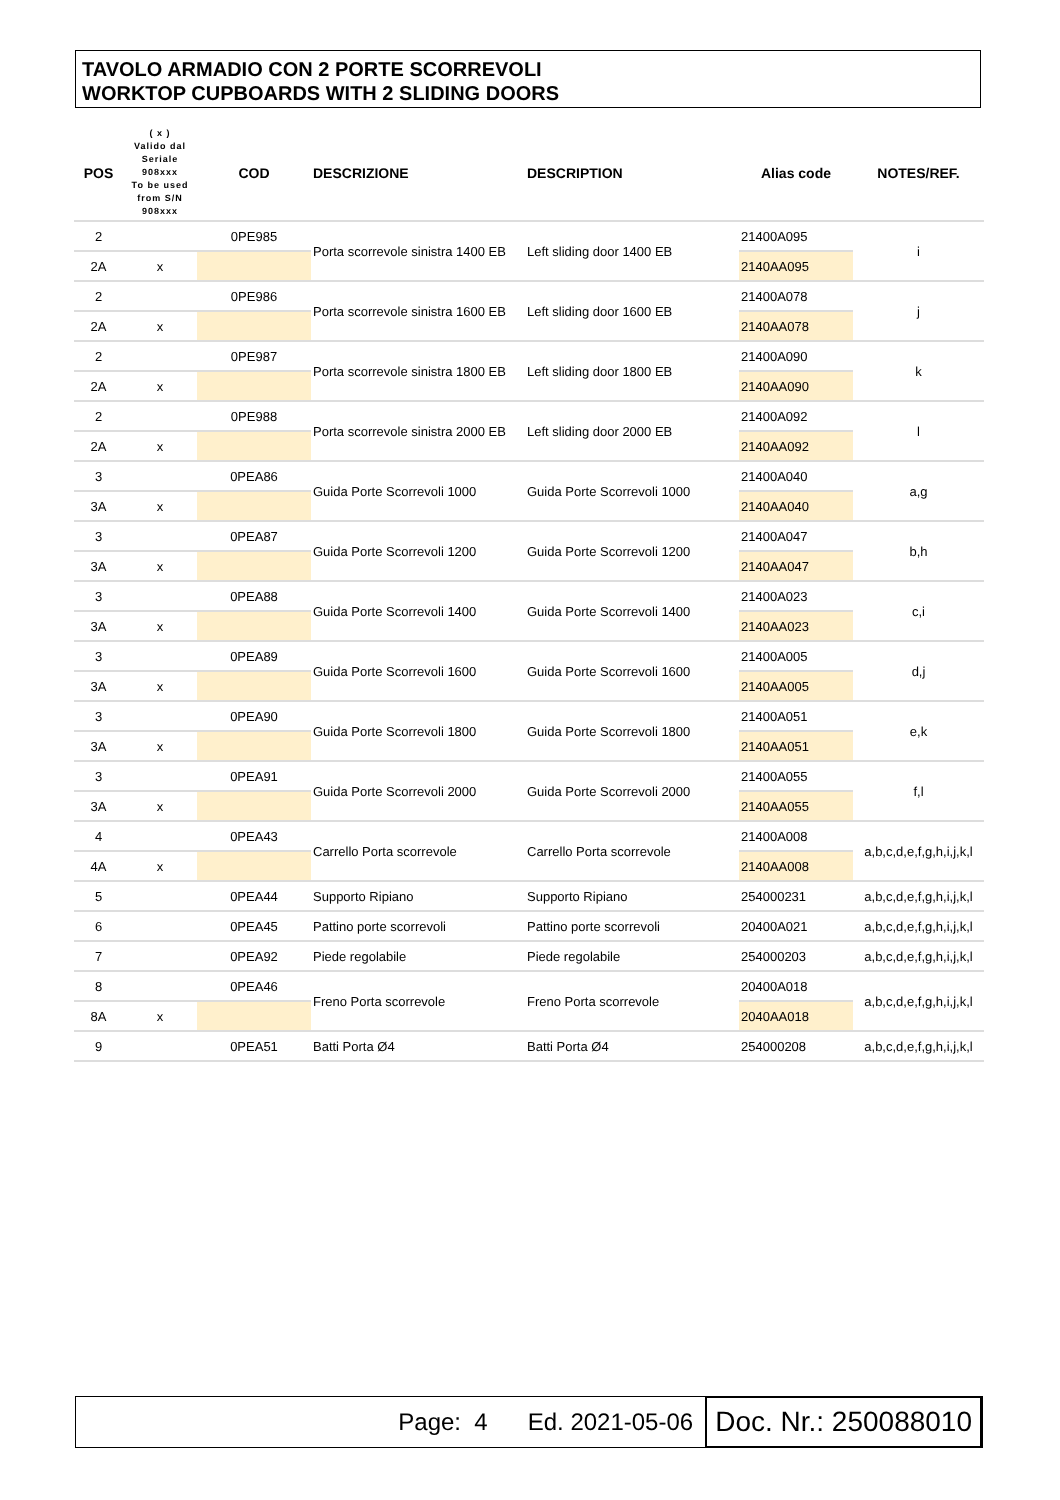TAVOLO ARMADIO CON 2 PORTE SCORREVOLI
WORKTOP CUPBOARDS WITH 2 SLIDING DOORS
| POS | ( x ) Valido dal Seriale 908xxx To be used from S/N 908xxx | COD | DESCRIZIONE | DESCRIPTION | Alias code | NOTES/REF. |
| --- | --- | --- | --- | --- | --- | --- |
| 2 | | 0PE985 | Porta scorrevole sinistra 1400 EB | Left sliding door 1400 EB | 21400A095 | i |
| 2A | x | | | | 2140AA095 | |
| 2 | | 0PE986 | Porta scorrevole sinistra 1600 EB | Left sliding door 1600 EB | 21400A078 | j |
| 2A | x | | | | 2140AA078 | |
| 2 | | 0PE987 | Porta scorrevole sinistra 1800 EB | Left sliding door 1800 EB | 21400A090 | k |
| 2A | x | | | | 2140AA090 | |
| 2 | | 0PE988 | Porta scorrevole sinistra 2000 EB | Left sliding door 2000 EB | 21400A092 | l |
| 2A | x | | | | 2140AA092 | |
| 3 | | 0PEA86 | Guida Porte Scorrevoli 1000 | Guida Porte Scorrevoli 1000 | 21400A040 | a,g |
| 3A | x | | | | 2140AA040 | |
| 3 | | 0PEA87 | Guida Porte Scorrevoli 1200 | Guida Porte Scorrevoli 1200 | 21400A047 | b,h |
| 3A | x | | | | 2140AA047 | |
| 3 | | 0PEA88 | Guida Porte Scorrevoli 1400 | Guida Porte Scorrevoli 1400 | 21400A023 | c,i |
| 3A | x | | | | 2140AA023 | |
| 3 | | 0PEA89 | Guida Porte Scorrevoli 1600 | Guida Porte Scorrevoli 1600 | 21400A005 | d,j |
| 3A | x | | | | 2140AA005 | |
| 3 | | 0PEA90 | Guida Porte Scorrevoli 1800 | Guida Porte Scorrevoli 1800 | 21400A051 | e,k |
| 3A | x | | | | 2140AA051 | |
| 3 | | 0PEA91 | Guida Porte Scorrevoli 2000 | Guida Porte Scorrevoli 2000 | 21400A055 | f,l |
| 3A | x | | | | 2140AA055 | |
| 4 | | 0PEA43 | Carrello Porta scorrevole | Carrello Porta scorrevole | 21400A008 | a,b,c,d,e,f,g,h,i,j,k,l |
| 4A | x | | | | 2140AA008 | |
| 5 | | 0PEA44 | Supporto Ripiano | Supporto Ripiano | 254000231 | a,b,c,d,e,f,g,h,i,j,k,l |
| 6 | | 0PEA45 | Pattino porte scorrevoli | Pattino porte scorrevoli | 20400A021 | a,b,c,d,e,f,g,h,i,j,k,l |
| 7 | | 0PEA92 | Piede regolabile | Piede regolabile | 254000203 | a,b,c,d,e,f,g,h,i,j,k,l |
| 8 | | 0PEA46 | Freno Porta scorrevole | Freno Porta scorrevole | 20400A018 | a,b,c,d,e,f,g,h,i,j,k,l |
| 8A | x | | | | 2040AA018 | |
| 9 | | 0PEA51 | Batti Porta Ø4 | Batti Porta Ø4 | 254000208 | a,b,c,d,e,f,g,h,i,j,k,l |
Page: 4 Ed. 2021-05-06 Doc. Nr.: 250088010